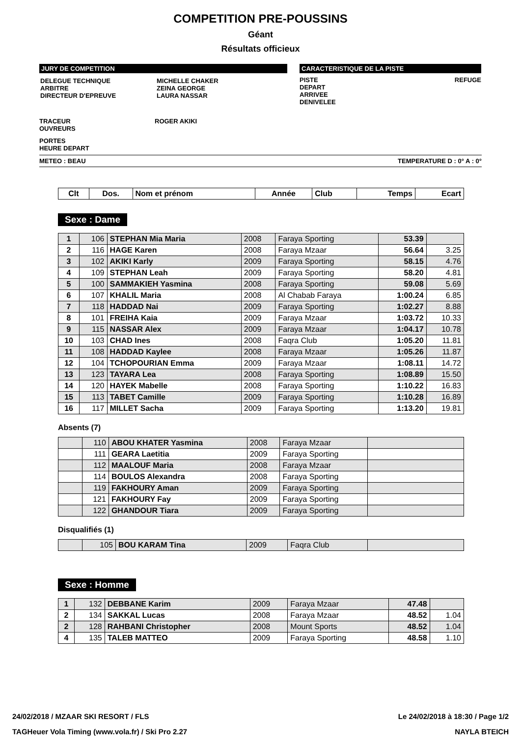COMPETITION PRE-POUSSINS
Géant
Résultats officieux
JURY DE COMPETITION
| DELEGUE TECHNIQUE ARBITRE DIRECTEUR D'EPREUVE | MICHELLE CHAKER ZEINA GEORGE LAURA NASSAR |
CARACTERISTIQUE DE LA PISTE
PISTE
DEPART
ARRIVEE
DENIVELEE
REFUGE
TRACEUR
OUVREURS
ROGER AKIKI
PORTES
HEURE DEPART
METEO : BEAU TEMPERATURE D : 0° A : 0°
| Clt | Dos. | Nom et prénom | Année | Club | Temps | Ecart |
| --- | --- | --- | --- | --- | --- | --- |
Sexe : Dame
| 1 | 106 | STEPHAN Mia Maria | 2008 | Faraya Sporting | 53.39 | |
| 2 | 116 | HAGE Karen | 2008 | Faraya Mzaar | 56.64 | 3.25 |
| 3 | 102 | AKIKI Karly | 2009 | Faraya Sporting | 58.15 | 4.76 |
| 4 | 109 | STEPHAN Leah | 2009 | Faraya Sporting | 58.20 | 4.81 |
| 5 | 100 | SAMMAKIEH Yasmina | 2008 | Faraya Sporting | 59.08 | 5.69 |
| 6 | 107 | KHALIL Maria | 2008 | Al Chabab Faraya | 1:00.24 | 6.85 |
| 7 | 118 | HADDAD Nai | 2009 | Faraya Sporting | 1:02.27 | 8.88 |
| 8 | 101 | FREIHA Kaia | 2009 | Faraya Mzaar | 1:03.72 | 10.33 |
| 9 | 115 | NASSAR Alex | 2009 | Faraya Mzaar | 1:04.17 | 10.78 |
| 10 | 103 | CHAD Ines | 2008 | Faqra Club | 1:05.20 | 11.81 |
| 11 | 108 | HADDAD Kaylee | 2008 | Faraya Mzaar | 1:05.26 | 11.87 |
| 12 | 104 | TCHOPOURIAN Emma | 2009 | Faraya Mzaar | 1:08.11 | 14.72 |
| 13 | 123 | TAYARA Lea | 2008 | Faraya Sporting | 1:08.89 | 15.50 |
| 14 | 120 | HAYEK Mabelle | 2008 | Faraya Sporting | 1:10.22 | 16.83 |
| 15 | 113 | TABET Camille | 2009 | Faraya Sporting | 1:10.28 | 16.89 |
| 16 | 117 | MILLET Sacha | 2009 | Faraya Sporting | 1:13.20 | 19.81 |
Absents (7)
| | 110 | ABOU KHATER Yasmina | 2008 | Faraya Mzaar | |
| | 111 | GEARA Laetitia | 2009 | Faraya Sporting | |
| | 112 | MAALOUF Maria | 2008 | Faraya Mzaar | |
| | 114 | BOULOS Alexandra | 2008 | Faraya Sporting | |
| | 119 | FAKHOURY Aman | 2009 | Faraya Sporting | |
| | 121 | FAKHOURY Fay | 2009 | Faraya Sporting | |
| | 122 | GHANDOUR Tiara | 2009 | Faraya Sporting | |
Disqualifiés (1)
| | 105 | BOU KARAM Tina | 2009 | Faqra Club | |
Sexe : Homme
| 1 | 132 | DEBBANE Karim | 2009 | Faraya Mzaar | 47.48 | |
| 2 | 134 | SAKKAL Lucas | 2008 | Faraya Mzaar | 48.52 | 1.04 |
| 2 | 128 | RAHBANI Christopher | 2008 | Mount Sports | 48.52 | 1.04 |
| 4 | 135 | TALEB MATTEO | 2009 | Faraya Sporting | 48.58 | 1.10 |
24/02/2018 / MZAAR SKI RESORT / FLS Le 24/02/2018 à 18:30 / Page 1/2
TAGHeuer Vola Timing (www.vola.fr) / Ski Pro 2.27 NAYLA BTEICH